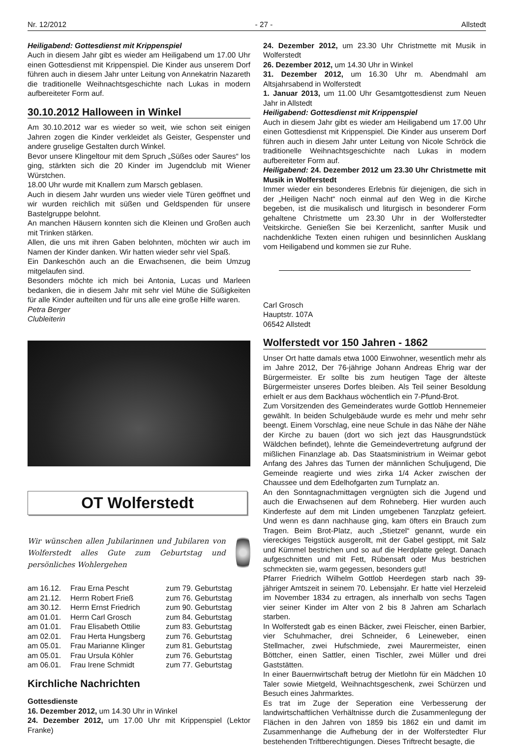Nr. 12/2012 - 27 - Allstedt
Heiligabend: Gottesdienst mit Krippenspiel
Auch in diesem Jahr gibt es wieder am Heiligabend um 17.00 Uhr einen Gottesdienst mit Krippenspiel. Die Kinder aus unserem Dorf führen auch in diesem Jahr unter Leitung von Annekatrin Nazareth die traditionelle Weihnachtsgeschichte nach Lukas in modern aufbereiteter Form auf.
30.10.2012 Halloween in Winkel
Am 30.10.2012 war es wieder so weit, wie schon seit einigen Jahren zogen die Kinder verkleidet als Geister, Gespenster und andere gruselige Gestalten durch Winkel.
Bevor unsere Klingeltour mit dem Spruch „Süßes oder Saures“ los ging, stärkten sich die 20 Kinder im Jugendclub mit Wiener Würstchen.
18.00 Uhr wurde mit Knallern zum Marsch geblasen.
Auch in diesem Jahr wurden uns wieder viele Türen geöffnet und wir wurden reichlich mit süßen und Geldspenden für unsere Bastelgruppe belohnt.
An manchen Häusern konnten sich die Kleinen und Großen auch mit Trinken stärken.
Allen, die uns mit ihren Gaben belohnten, möchten wir auch im Namen der Kinder danken. Wir hatten wieder sehr viel Spaß.
Ein Dankeschön auch an die Erwachsenen, die beim Umzug mitgelaufen sind.
Besonders möchte ich mich bei Antonia, Lucas und Marleen bedanken, die in diesem Jahr mit sehr viel Mühe die Süßigkeiten für alle Kinder aufteilten und für uns alle eine große Hilfe waren.
Petra Berger
Clubleiterin
OT Wolferstedt
Wir wünschen allen Jubilarinnen und Jubilaren von Wolferstedt alles Gute zum Geburtstag und persönliches Wohlergehen
| am 16.12. | Frau Erna Pescht | zum 79. Geburtstag |
| am 21.12. | Herrn Robert Frieß | zum 76. Geburtstag |
| am 30.12. | Herrn Ernst Friedrich | zum 90. Geburtstag |
| am 01.01. | Herrn Carl Grosch | zum 84. Geburtstag |
| am 01.01. | Frau Elisabeth Ottilie | zum 83. Geburtstag |
| am 02.01. | Frau Herta Hungsberg | zum 76. Geburtstag |
| am 05.01. | Frau Marianne Klinger | zum 81. Geburtstag |
| am 05.01. | Frau Ursula Köhler | zum 76. Geburtstag |
| am 06.01. | Frau Irene Schmidt | zum 77. Geburtstag |
Kirchliche Nachrichten
Gottesdienste
16. Dezember 2012, um 14.30 Uhr in Winkel
24. Dezember 2012, um 17.00 Uhr mit Krippenspiel (Lektor Franke)
24. Dezember 2012, um 23.30 Uhr Christmette mit Musik in Wolferstedt
26. Dezember 2012, um 14.30 Uhr in Winkel
31. Dezember 2012, um 16.30 Uhr m. Abendmahl am Altsjahrsabend in Wolferstedt
1. Januar 2013, um 11.00 Uhr Gesamtgottesdienst zum Neuen Jahr in Allstedt
Heiligabend: Gottesdienst mit Krippenspiel
Auch in diesem Jahr gibt es wieder am Heiligabend um 17.00 Uhr einen Gottesdienst mit Krippenspiel. Die Kinder aus unserem Dorf führen auch in diesem Jahr unter Leitung von Nicole Schröck die traditionelle Weihnachtsgeschichte nach Lukas in modern aufbereiteter Form auf.
Heiligabend: 24. Dezember 2012 um 23.30 Uhr Christmette mit Musik in Wolferstedt
Immer wieder ein besonderes Erlebnis für diejenigen, die sich in der „Heiligen Nacht“ noch einmal auf den Weg in die Kirche begeben, ist die musikalisch und liturgisch in besonderer Form gehaltene Christmette um 23.30 Uhr in der Wolferstedter Veitskirche. Genießen Sie bei Kerzenlicht, sanfter Musik und nachdenkliche Texten einen ruhigen und besinnlichen Ausklang vom Heiligabend und kommen sie zur Ruhe.
Carl Grosch
Hauptstr. 107A
06542 Allstedt
Wolferstedt vor 150 Jahren - 1862
Unser Ort hatte damals etwa 1000 Einwohner, wesentlich mehr als im Jahre 2012, Der 76-jährige Johann Andreas Ehrig war der Bürgermeister. Er sollte bis zum heutigen Tage der älteste Bürgermeister unseres Dorfes bleiben. Als Teil seiner Besoldung erhielt er aus dem Backhaus wöchentlich ein 7-Pfund-Brot.
Zum Vorsitzenden des Gemeinderates wurde Gottlob Hennemeier gewählt. In beiden Schulgebäude wurde es mehr und mehr sehr beengt. Einem Vorschlag, eine neue Schule in das Nähe der Nähe der Kirche zu bauen (dort wo sich jezt das Hausgrundstück Wäldchen befindet), lehnte die Gemeindevertretung aufgrund der mißlichen Finanzlage ab. Das Staatsministrium in Weimar gebot Anfang des Jahres das Turnen der männlichen Schuljugend, Die Gemeinde reagierte und wies zirka 1/4 Acker zwischen der Chaussee und dem Edelhofgarten zum Turnplatz an.
An den Sonntagnachmittagen vergnügten sich die Jugend und auch die Erwachsenen auf dem Rohneberg. Hier wurden auch Kinderfeste auf dem mit Linden umgebenen Tanzplatz gefeiert. Und wenn es dann nachhause ging, kam öfters ein Brauch zum Tragen. Beim Brot-Platz, auch „Stietzel“ genannt, wurde ein viereckiges Teigstück ausgerollt, mit der Gabel gestippt, mit Salz und Kümmel bestrichen und so auf die Herdplatte gelegt. Danach aufgeschnitten und mit Fett, Rübensaft oder Mus bestrichen schmeckten sie, warm gegessen, besonders gut!
Pfarrer Friedrich Wilhelm Gottlob Heerdegen starb nach 39-jähriger Amtszeit in seinem 70. Lebensjahr. Er hatte viel Herzeleid im November 1834 zu ertragen, als innerhalb von sechs Tagen vier seiner Kinder im Alter von 2 bis 8 Jahren am Scharlach starben.
In Wolferstedt gab es einen Bäcker, zwei Fleischer, einen Barbier, vier Schuhmacher, drei Schneider, 6 Leineweber, einen Stellmacher, zwei Hufschmiede, zwei Maurermeister, einen Böttcher, einen Sattler, einen Tischler, zwei Müller und drei Gaststätten.
In einer Bauernwirtschaft betrug der Mietlohn für ein Mädchen 10 Taler sowie Mietgeld, Weihnachtsgeschenk, zwei Schürzen und Besuch eines Jahrmarktes.
Es trat im Zuge der Seperation eine Verbesserung der landwirtschaftlichen Verhältnisse durch die Zusammenlegung der Flächen in den Jahren von 1859 bis 1862 ein und damit im Zusammenhange die Aufhebung der in der Wolferstedter Flur bestehenden Triftberechtigungen. Dieses Triftrecht besagte, die